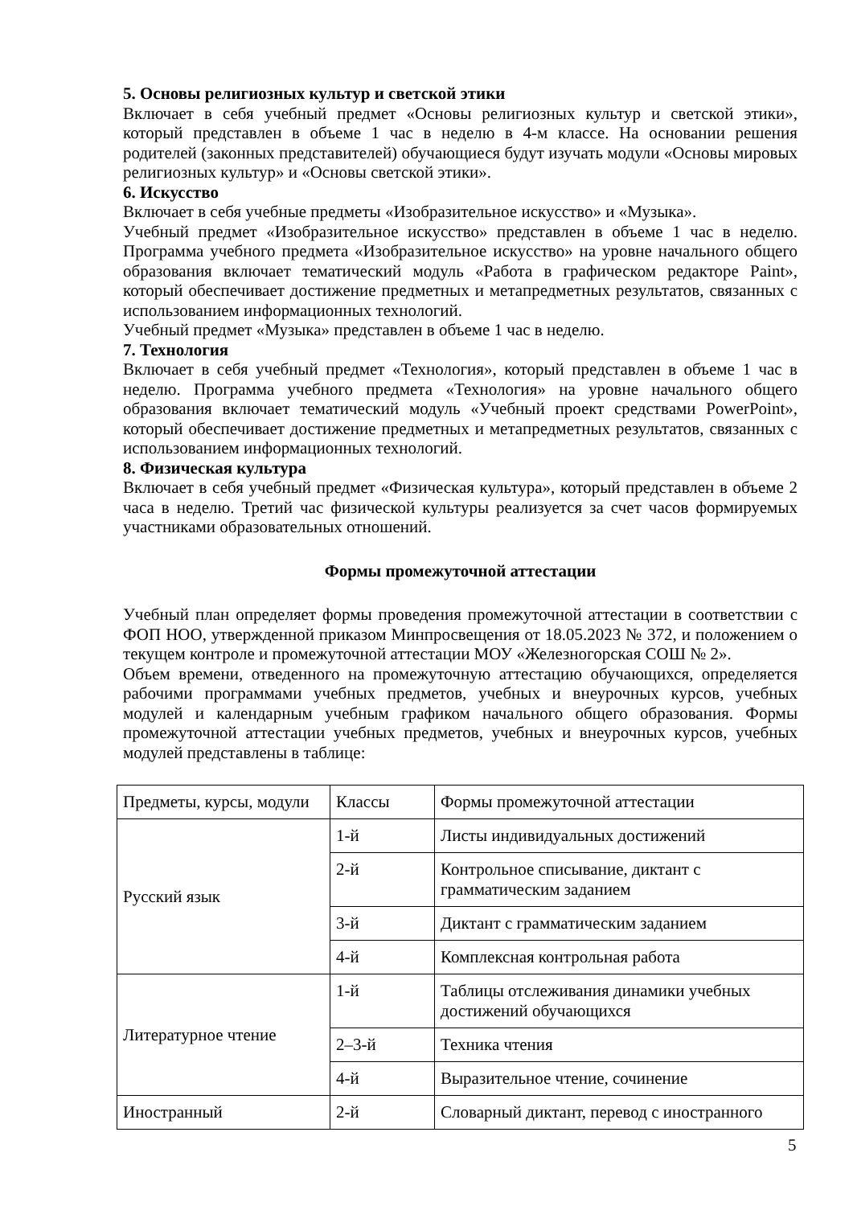5. Основы религиозных культур и светской этики
Включает в себя учебный предмет «Основы религиозных культур и светской этики», который представлен в объеме 1 час в неделю в 4-м классе. На основании решения родителей (законных представителей) обучающиеся будут изучать модули «Основы мировых религиозных культур» и «Основы светской этики».
6. Искусство
Включает в себя учебные предметы «Изобразительное искусство» и «Музыка».
Учебный предмет «Изобразительное искусство» представлен в объеме 1 час в неделю. Программа учебного предмета «Изобразительное искусство» на уровне начального общего образования включает тематический модуль «Работа в графическом редакторе Paint», который обеспечивает достижение предметных и метапредметных результатов, связанных с использованием информационных технологий.
Учебный предмет «Музыка» представлен в объеме 1 час в неделю.
7. Технология
Включает в себя учебный предмет «Технология», который представлен в объеме 1 час в неделю. Программа учебного предмета «Технология» на уровне начального общего образования включает тематический модуль «Учебный проект средствами PowerPoint», который обеспечивает достижение предметных и метапредметных результатов, связанных с использованием информационных технологий.
8. Физическая культура
Включает в себя учебный предмет «Физическая культура», который представлен в объеме 2 часа в неделю. Третий час физической культуры реализуется за счет часов формируемых участниками образовательных отношений.
Формы промежуточной аттестации
Учебный план определяет формы проведения промежуточной аттестации в соответствии с ФОП НОО, утвержденной приказом Минпросвещения от 18.05.2023 № 372, и положением о текущем контроле и промежуточной аттестации МОУ «Железногорская СОШ № 2».
Объем времени, отведенного на промежуточную аттестацию обучающихся, определяется рабочими программами учебных предметов, учебных и внеурочных курсов, учебных модулей и календарным учебным графиком начального общего образования. Формы промежуточной аттестации учебных предметов, учебных и внеурочных курсов, учебных модулей представлены в таблице:
| Предметы, курсы, модули | Классы | Формы промежуточной аттестации |
| Русский язык | 1-й | Листы индивидуальных достижений |
| | 2-й | Контрольное списывание, диктант с грамматическим заданием |
| | 3-й | Диктант с грамматическим заданием |
| | 4-й | Комплексная контрольная работа |
| Литературное чтение | 1-й | Таблицы отслеживания динамики учебных достижений обучающихся |
| | 2–3-й | Техника чтения |
| | 4-й | Выразительное чтение, сочинение |
| Иностранный | 2-й | Словарный диктант, перевод с иностранного |
5